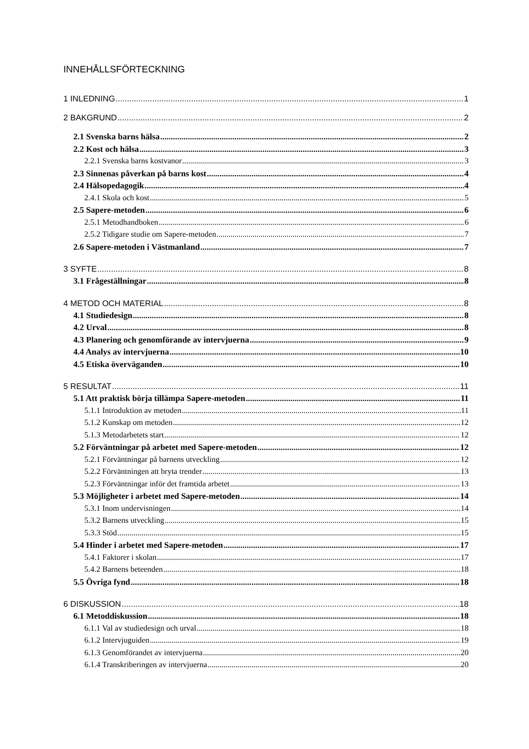INNEHÅLLSFÖRTECKNING
1 INLEDNING 1
2 BAKGRUND 2
2.1 Svenska barns hälsa 2
2.2 Kost och hälsa 3
2.2.1 Svenska barns kostvanor 3
2.3 Sinnenas påverkan på barns kost 4
2.4 Hälsopedagogik 4
2.4.1 Skola och kost 5
2.5 Sapere-metoden 6
2.5.1 Metodhandboken 6
2.5.2 Tidigare studie om Sapere-metoden 7
2.6 Sapere-metoden i Västmanland 7
3 SYFTE 8
3.1 Frågeställningar 8
4 METOD OCH MATERIAL 8
4.1 Studiedesign 8
4.2 Urval 8
4.3 Planering och genomförande av intervjuerna 9
4.4 Analys av intervjuerna 10
4.5 Etiska överväganden 10
5 RESULTAT 11
5.1 Att praktisk börja tillämpa Sapere-metoden 11
5.1.1 Introduktion av metoden 11
5.1.2 Kunskap om metoden 12
5.1.3 Metodarbetets start 12
5.2 Förväntningar på arbetet med Sapere-metoden 12
5.2.1 Förväntningar på barnens utveckling 12
5.2.2 Förväntningen att bryta trender 13
5.2.3 Förväntningar inför det framtida arbetet 13
5.3 Möjligheter i arbetet med Sapere-metoden 14
5.3.1 Inom undervisningen 14
5.3.2 Barnens utveckling 15
5.3.3 Stöd 15
5.4 Hinder i arbetet med Sapere-metoden 17
5.4.1 Faktorer i skolan 17
5.4.2 Barnens beteenden 18
5.5 Övriga fynd 18
6 DISKUSSION 18
6.1 Metoddiskussion 18
6.1.1 Val av studiedesign och urval 18
6.1.2 Intervjuguiden 19
6.1.3 Genomförandet av intervjuerna 20
6.1.4 Transkriberingen av intervjuerna 20